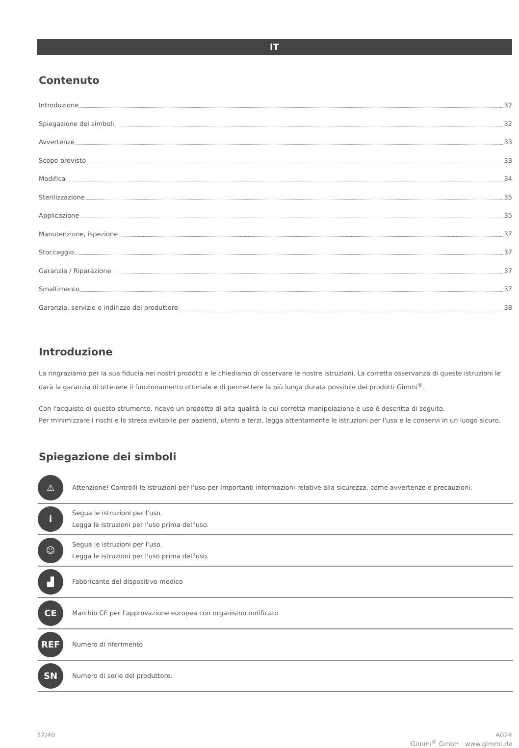IT
Contenuto
Introduzione 32
Spiegazione dei simboli 32
Avvertenze 33
Scopo previsto 33
Modifica 34
Sterilizzazione 35
Applicazione 35
Manutenzione, ispezione 37
Stoccaggio 37
Garanzia / Riparazione 37
Smaltimento 37
Garanzia, servizio e indirizzo del produttore 38
Introduzione
La ringraziamo per la sua fiducia nei nostri prodotti e le chiediamo di osservare le nostre istruzioni. La corretta osservanza di queste istruzioni le darà la garanzia di ottenere il funzionamento ottimale e di permettere la più lunga durata possibile dei prodotti Gimmi<sup>®</sup>.
Con l'acquisto di questo strumento, riceve un prodotto di alta qualità la cui corretta manipolazione e uso è descritta di seguito.
Per minimizzare i rischi e lo stress evitabile per pazienti, utenti e terzi, legga attentamente le istruzioni per l'uso e le conservi in un luogo sicuro.
Spiegazione dei simboli
| ⚠ | Attenzione! Controlli le istruzioni per l'uso per importanti informazioni relative alla sicurezza, come avvertenze e precauzioni. |
| i | Segua le istruzioni per l'uso. Legga le istruzioni per l'uso prima dell'uso. |
| ☺ | Segua le istruzioni per l'uso. Legga le istruzioni per l'uso prima dell'uso. |
| ▟ | Fabbricante del dispositivo medico |
| CE | Marchio CE per l'approvazione europea con organismo notificato |
| REF | Numero di riferimento |
| SN | Numero di serie del produttore. |
32/40 A024
Gimmi<sup>®</sup> GmbH · www.gimmi.de